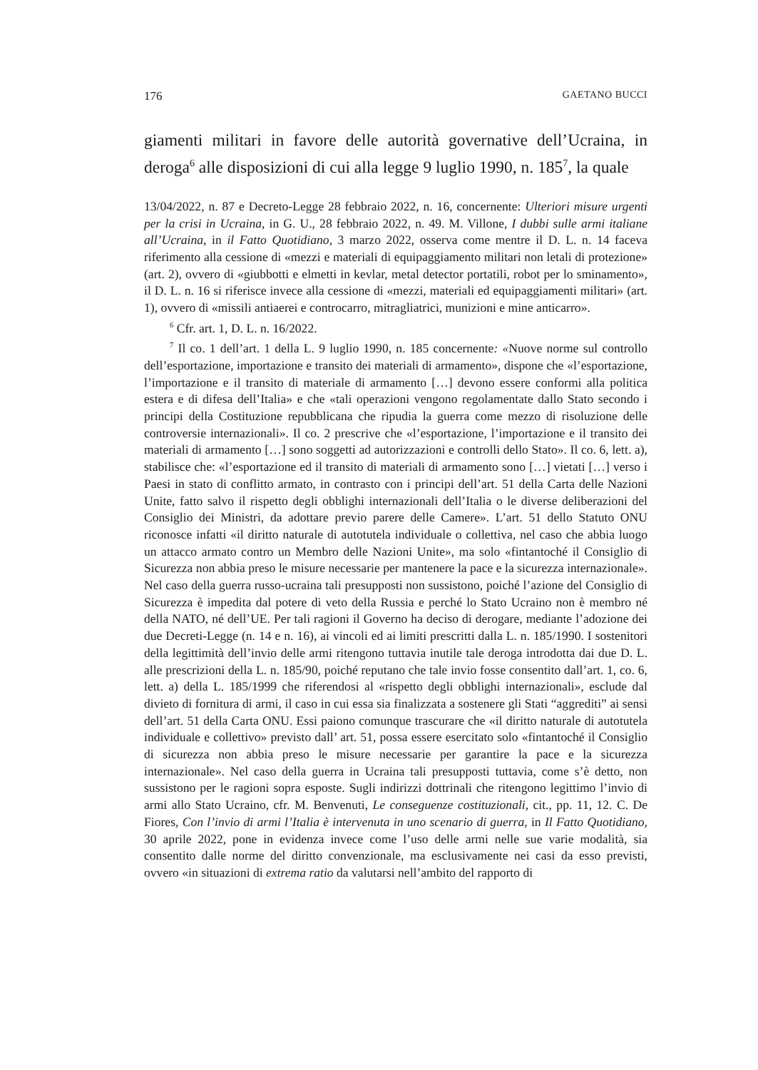176 GAETANO BUCCI
giamenti militari in favore delle autorità governative dell’Ucraina, in deroga<sup>6</sup> alle disposizioni di cui alla legge 9 luglio 1990, n. 185<sup>7</sup>, la quale
13/04/2022, n. 87 e Decreto-Legge 28 febbraio 2022, n. 16, concernente: Ulteriori misure urgenti per la crisi in Ucraina, in G. U., 28 febbraio 2022, n. 49. M. Villone, I dubbi sulle armi italiane all’Ucraina, in il Fatto Quotidiano, 3 marzo 2022, osserva come mentre il D. L. n. 14 faceva riferimento alla cessione di «mezzi e materiali di equipaggiamento militari non letali di protezione» (art. 2), ovvero di «giubbotti e elmetti in kevlar, metal detector portatili, robot per lo sminamento», il D. L. n. 16 si riferisce invece alla cessione di «mezzi, materiali ed equipaggiamenti militari» (art. 1), ovvero di «missili antiaerei e controcarro, mitragliatrici, munizioni e mine anticarro».
<sup>6</sup> Cfr. art. 1, D. L. n. 16/2022.
<sup>7</sup> Il co. 1 dell’art. 1 della L. 9 luglio 1990, n. 185 concernente: «Nuove norme sul controllo dell’esportazione, importazione e transito dei materiali di armamento», dispone che «l’esportazione, l’importazione e il transito di materiale di armamento […] devono essere conformi alla politica estera e di difesa dell’Italia» e che «tali operazioni vengono regolamentate dallo Stato secondo i principi della Costituzione repubblicana che ripudia la guerra come mezzo di risoluzione delle controversie internazionali». Il co. 2 prescrive che «l’esportazione, l’importazione e il transito dei materiali di armamento […] sono soggetti ad autorizzazioni e controlli dello Stato». Il co. 6, lett. a), stabilisce che: «l’esportazione ed il transito di materiali di armamento sono […] vietati […] verso i Paesi in stato di conflitto armato, in contrasto con i principi dell’art. 51 della Carta delle Nazioni Unite, fatto salvo il rispetto degli obblighi internazionali dell’Italia o le diverse deliberazioni del Consiglio dei Ministri, da adottare previo parere delle Camere». L’art. 51 dello Statuto ONU riconosce infatti «il diritto naturale di autotutela individuale o collettiva, nel caso che abbia luogo un attacco armato contro un Membro delle Nazioni Unite», ma solo «fintantoché il Consiglio di Sicurezza non abbia preso le misure necessarie per mantenere la pace e la sicurezza internazionale». Nel caso della guerra russo-ucraina tali presupposti non sussistono, poiché l’azione del Consiglio di Sicurezza è impedita dal potere di veto della Russia e perché lo Stato Ucraino non è membro né della NATO, né dell’UE. Per tali ragioni il Governo ha deciso di derogare, mediante l’adozione dei due Decreti-Legge (n. 14 e n. 16), ai vincoli ed ai limiti prescritti dalla L. n. 185/1990. I sostenitori della legittimità dell’invio delle armi ritengono tuttavia inutile tale deroga introdotta dai due D. L. alle prescrizioni della L. n. 185/90, poiché reputano che tale invio fosse consentito dall’art. 1, co. 6, lett. a) della L. 185/1999 che riferendosi al «rispetto degli obblighi internazionali», esclude dal divieto di fornitura di armi, il caso in cui essa sia finalizzata a sostenere gli Stati “aggrediti” ai sensi dell’art. 51 della Carta ONU. Essi paiono comunque trascurare che «il diritto naturale di autotutela individuale e collettivo» previsto dall’ art. 51, possa essere esercitato solo «fintantoché il Consiglio di sicurezza non abbia preso le misure necessarie per garantire la pace e la sicurezza internazionale». Nel caso della guerra in Ucraina tali presupposti tuttavia, come s’è detto, non sussistono per le ragioni sopra esposte. Sugli indirizzi dottrinali che ritengono legittimo l’invio di armi allo Stato Ucraino, cfr. M. Benvenuti, Le conseguenze costituzionali, cit., pp. 11, 12. C. De Fiores, Con l’invio di armi l’Italia è intervenuta in uno scenario di guerra, in Il Fatto Quotidiano, 30 aprile 2022, pone in evidenza invece come l’uso delle armi nelle sue varie modalità, sia consentito dalle norme del diritto convenzionale, ma esclusivamente nei casi da esso previsti, ovvero «in situazioni di extrema ratio da valutarsi nell’ambito del rapporto di